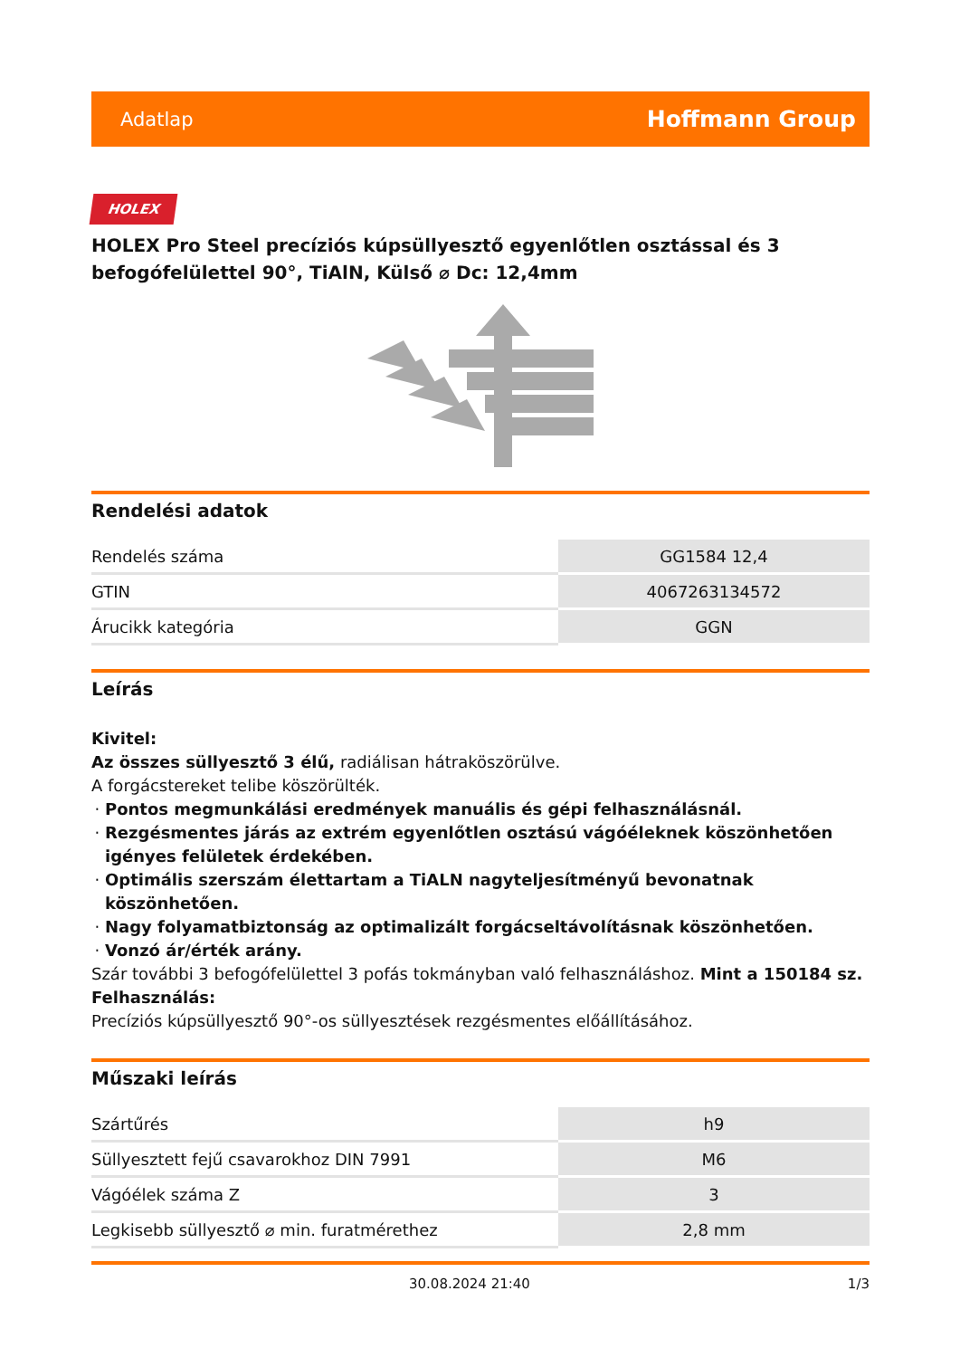Adatlap Hoffmann Group
HOLEX
HOLEX Pro Steel precíziós kúpsüllyesztő egyenlőtlen osztással és 3 befogófelülettel 90°, TiAlN, Külső ⌀ Dc: 12,4mm
Rendelési adatok
| Rendelés száma | GG1584 12,4 |
| GTIN | 4067263134572 |
| Árucikk kategória | GGN |
Leírás
Kivitel:
Az összes süllyesztő 3 élű, radiálisan hátraköszörülve.
A forgácstereket telibe köszörülték.
Pontos megmunkálási eredmények manuális és gépi felhasználásnál.
Rezgésmentes járás az extrém egyenlőtlen osztású vágóéleknek köszönhetően igényes felületek érdekében.
Optimális szerszám élettartam a TiALN nagyteljesítményű bevonatnak köszönhetően.
Nagy folyamatbiztonság az optimalizált forgácseltávolításnak köszönhetően.
Vonzó ár/érték arány.
Szár további 3 befogófelülettel 3 pofás tokmányban való felhasználáshoz. Mint a 150184 sz.
Felhasználás:
Precíziós kúpsüllyesztő 90°-os süllyesztések rezgésmentes előállításához.
Műszaki leírás
| Szártűrés | h9 |
| Süllyesztett fejű csavarokhoz DIN 7991 | M6 |
| Vágóélek száma Z | 3 |
| Legkisebb süllyesztő ⌀ min. furatmérethez | 2,8 mm |
30.08.2024 21:40 1/3